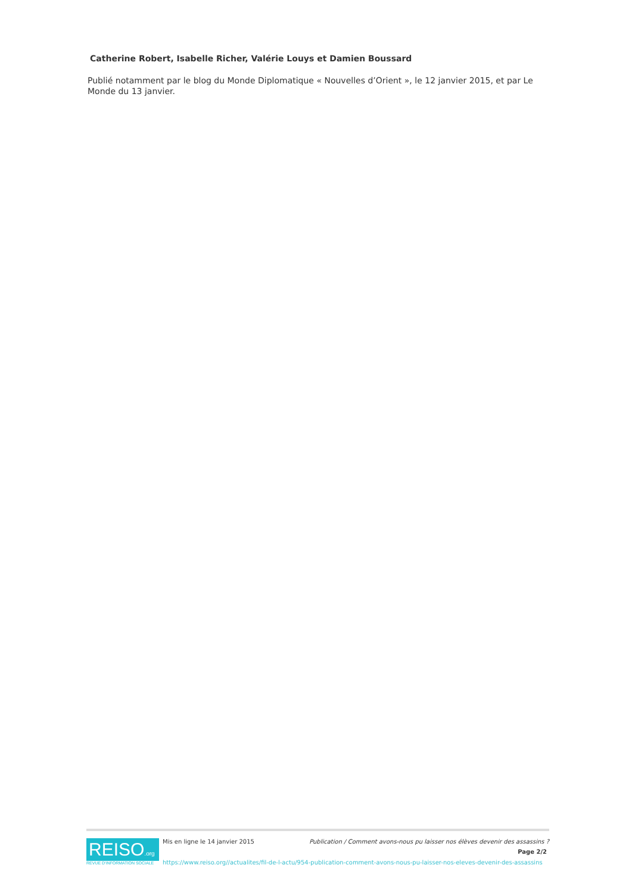Catherine Robert, Isabelle Richer, Valérie Louys et Damien Boussard
Publié notamment par le blog du Monde Diplomatique « Nouvelles d’Orient », le 12 janvier 2015, et par Le Monde du 13 janvier.
REISO.org
REVUE D'INFORMATION SOCIALE
Mis en ligne le 14 janvier 2015 Publication / Comment avons-nous pu laisser nos élèves devenir des assassins ?
Page 2/2
https://www.reiso.org//actualites/fil-de-l-actu/954-publication-comment-avons-nous-pu-laisser-nos-eleves-devenir-des-assassins